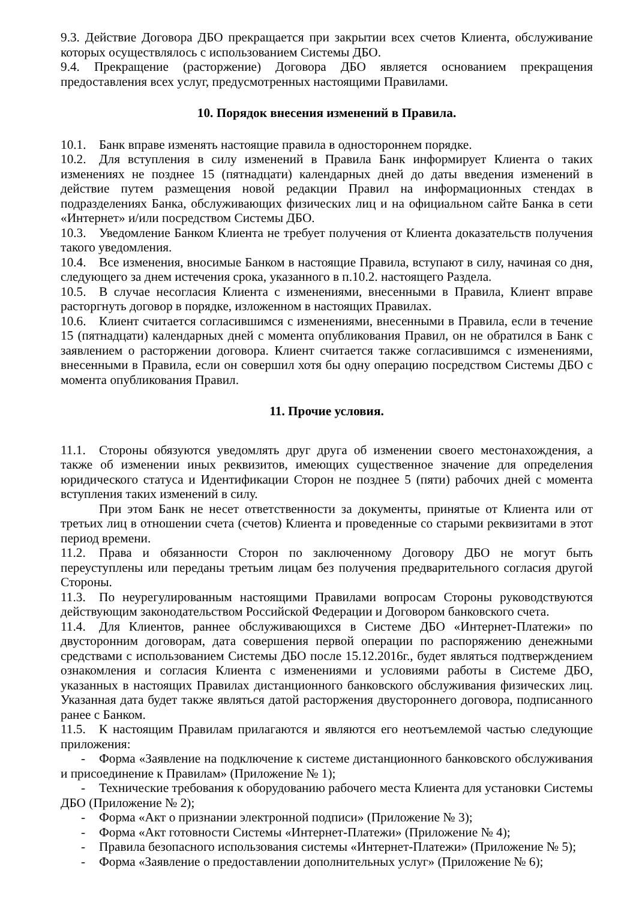9.3. Действие Договора ДБО прекращается при закрытии всех счетов Клиента, обслуживание которых осуществлялось с использованием Системы ДБО.
9.4. Прекращение (расторжение) Договора ДБО является основанием прекращения предоставления всех услуг, предусмотренных настоящими Правилами.
10. Порядок внесения изменений в Правила.
10.1. Банк вправе изменять настоящие правила в одностороннем порядке.
10.2. Для вступления в силу изменений в Правила Банк информирует Клиента о таких изменениях не позднее 15 (пятнадцати) календарных дней до даты введения изменений в действие путем размещения новой редакции Правил на информационных стендах в подразделениях Банка, обслуживающих физических лиц и на официальном сайте Банка в сети «Интернет» и/или посредством Системы ДБО.
10.3. Уведомление Банком Клиента не требует получения от Клиента доказательств получения такого уведомления.
10.4. Все изменения, вносимые Банком в настоящие Правила, вступают в силу, начиная со дня, следующего за днем истечения срока, указанного в п.10.2. настоящего Раздела.
10.5. В случае несогласия Клиента с изменениями, внесенными в Правила, Клиент вправе расторгнуть договор в порядке, изложенном в настоящих Правилах.
10.6. Клиент считается согласившимся с изменениями, внесенными в Правила, если в течение 15 (пятнадцати) календарных дней с момента опубликования Правил, он не обратился в Банк с заявлением о расторжении договора. Клиент считается также согласившимся с изменениями, внесенными в Правила, если он совершил хотя бы одну операцию посредством Системы ДБО с момента опубликования Правил.
11. Прочие условия.
11.1. Стороны обязуются уведомлять друг друга об изменении своего местонахождения, а также об изменении иных реквизитов, имеющих существенное значение для определения юридического статуса и Идентификации Сторон не позднее 5 (пяти) рабочих дней с момента вступления таких изменений в силу.
При этом Банк не несет ответственности за документы, принятые от Клиента или от третьих лиц в отношении счета (счетов) Клиента и проведенные со старыми реквизитами в этот период времени.
11.2. Права и обязанности Сторон по заключенному Договору ДБО не могут быть переуступлены или переданы третьим лицам без получения предварительного согласия другой Стороны.
11.3. По неурегулированным настоящими Правилами вопросам Стороны руководствуются действующим законодательством Российской Федерации и Договором банковского счета.
11.4. Для Клиентов, раннее обслуживающихся в Системе ДБО «Интернет-Платежи» по двусторонним договорам, дата совершения первой операции по распоряжению денежными средствами с использованием Системы ДБО после 15.12.2016г., будет являться подтверждением ознакомления и согласия Клиента с изменениями и условиями работы в Системе ДБО, указанных в настоящих Правилах дистанционного банковского обслуживания физических лиц. Указанная дата будет также являться датой расторжения двустороннего договора, подписанного ранее с Банком.
11.5. К настоящим Правилам прилагаются и являются его неотъемлемой частью следующие приложения:
- Форма «Заявление на подключение к системе дистанционного банковского обслуживания и присоединение к Правилам» (Приложение № 1);
- Технические требования к оборудованию рабочего места Клиента для установки Системы ДБО (Приложение № 2);
- Форма «Акт о признании электронной подписи» (Приложение № 3);
- Форма «Акт готовности Системы «Интернет-Платежи» (Приложение № 4);
- Правила безопасного использования системы «Интернет-Платежи» (Приложение № 5);
- Форма «Заявление о предоставлении дополнительных услуг» (Приложение № 6);